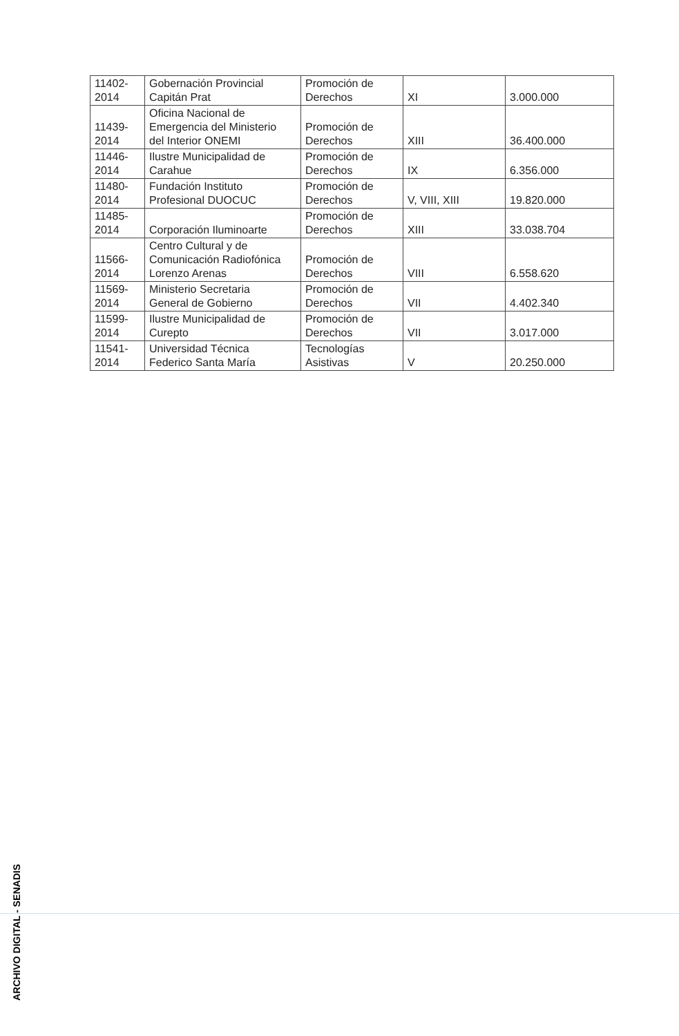| 11402- 2014 | Gobernación Provincial Capitán Prat | Promoción de Derechos | XI | 3.000.000 |
| 11439- 2014 | Oficina Nacional de Emergencia del Ministerio del Interior ONEMI | Promoción de Derechos | XIII | 36.400.000 |
| 11446- 2014 | Ilustre Municipalidad de Carahue | Promoción de Derechos | IX | 6.356.000 |
| 11480- 2014 | Fundación Instituto Profesional DUOCUC | Promoción de Derechos | V, VIII, XIII | 19.820.000 |
| 11485- 2014 | Corporación Iluminoarte | Promoción de Derechos | XIII | 33.038.704 |
| 11566- 2014 | Centro Cultural y de Comunicación Radiofónica Lorenzo Arenas | Promoción de Derechos | VIII | 6.558.620 |
| 11569- 2014 | Ministerio Secretaria General de Gobierno | Promoción de Derechos | VII | 4.402.340 |
| 11599- 2014 | Ilustre Municipalidad de Curepto | Promoción de Derechos | VII | 3.017.000 |
| 11541- 2014 | Universidad Técnica Federico Santa María | Tecnologías Asistivas | V | 20.250.000 |
ARCHIVO DIGITAL - SENADIS